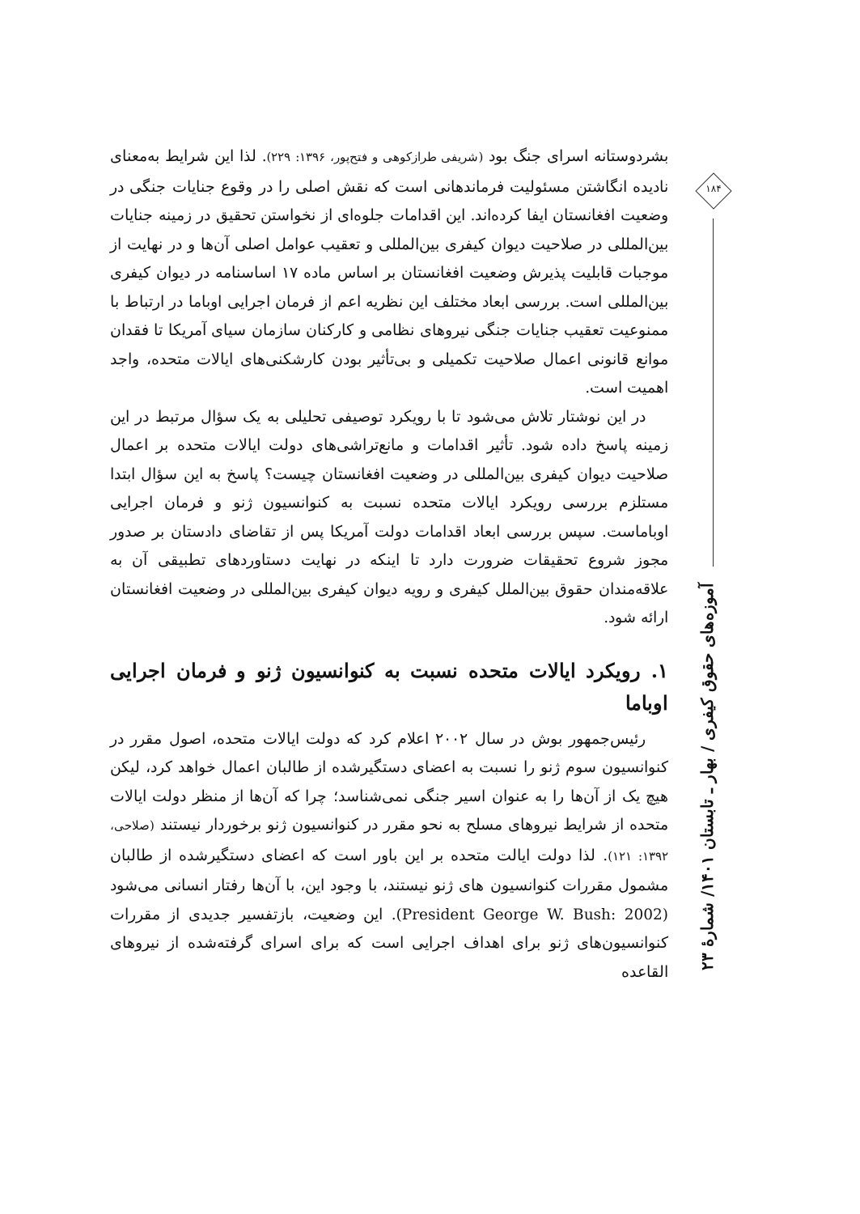بشردوستانه اسرای جنگ بود (شریفی طرازکوهی و فتح‌پور، ۱۳۹۶: ۲۲۹). لذا این شرایط به‌معنای نادیده انگاشتن مسئولیت فرماندهانی است که نقش اصلی را در وقوع جنایات جنگی در وضعیت افغانستان ایفا کرده‌اند. این اقدامات جلوه‌ای از نخواستن تحقیق در زمینه جنایات بین‌المللی در صلاحیت دیوان کیفری بین‌المللی و تعقیب عوامل اصلی آن‌ها و در نهایت از موجبات قابلیت پذیرش وضعیت افغانستان بر اساس ماده ۱۷ اساسنامه در دیوان کیفری بین‌المللی است. بررسی ابعاد مختلف این نظریه اعم از فرمان اجرایی اوباما در ارتباط با ممنوعیت تعقیب جنایات جنگی نیروهای نظامی و کارکنان سازمان سیای آمریکا تا فقدان موانع قانونی اعمال صلاحیت تکمیلی و بی‌تأثیر بودن کارشکنی‌های ایالات متحده، واجد اهمیت است.
در این نوشتار تلاش می‌شود تا با رویکرد توصیفی تحلیلی به یک سؤال مرتبط در این زمینه پاسخ داده شود. تأثیر اقدامات و مانع‌تراشی‌های دولت ایالات متحده بر اعمال صلاحیت دیوان کیفری بین‌المللی در وضعیت افغانستان چیست؟ پاسخ به این سؤال ابتدا مستلزم بررسی رویکرد ایالات متحده نسبت به کنوانسیون ژنو و فرمان اجرایی اوباماست. سپس بررسی ابعاد اقدامات دولت آمریکا پس از تقاضای دادستان بر صدور مجوز شروع تحقیقات ضرورت دارد تا اینکه در نهایت دستاوردهای تطبیقی آن به علاقه‌مندان حقوق بین‌الملل کیفری و رویه دیوان کیفری بین‌المللی در وضعیت افغانستان ارائه شود.
۱. رویکرد ایالات متحده نسبت به کنوانسیون ژنو و فرمان اجرایی اوباما
رئیس‌جمهور بوش در سال ۲۰۰۲ اعلام کرد که دولت ایالات متحده، اصول مقرر در کنوانسیون سوم ژنو را نسبت به اعضای دستگیرشده از طالبان اعمال خواهد کرد، لیکن هیچ یک از آن‌ها را به عنوان اسیر جنگی نمی‌شناسد؛ چرا که آن‌ها از منظر دولت ایالات متحده از شرایط نیروهای مسلح به نحو مقرر در کنوانسیون ژنو برخوردار نیستند (صلاحی، ۱۳۹۲: ۱۲۱). لذا دولت ایالت متحده بر این باور است که اعضای دستگیرشده از طالبان مشمول مقررات کنوانسیون های ژنو نیستند، با وجود این، با آن‌ها رفتار انسانی می‌شود (President George W. Bush: 2002). این وضعیت، بازتفسیر جدیدی از مقررات کنوانسیون‌های ژنو برای اهداف اجرایی است که برای اسرای گرفته‌شده از نیروهای القاعده
۱۸۴
آموزه‌های حقوق کیفری / بهار ـ تابستان ۱۴۰۱/ شمارهٔ ۲۳